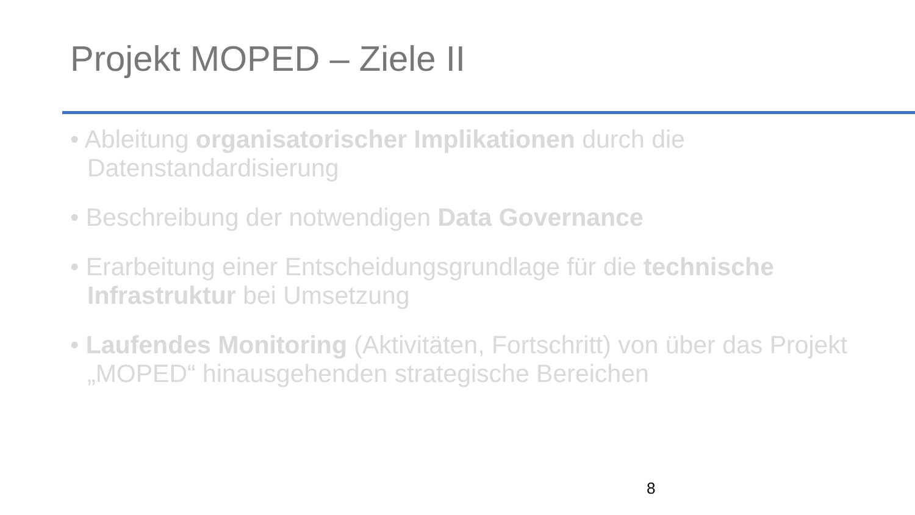Projekt MOPED – Ziele II
• Ableitung organisatorischer Implikationen durch die Datenstandardisierung
• Beschreibung der notwendigen Data Governance
• Erarbeitung einer Entscheidungsgrundlage für die technische Infrastruktur bei Umsetzung
• Laufendes Monitoring (Aktivitäten, Fortschritt) von über das Projekt „MOPED“ hinausgehenden strategische Bereichen
8